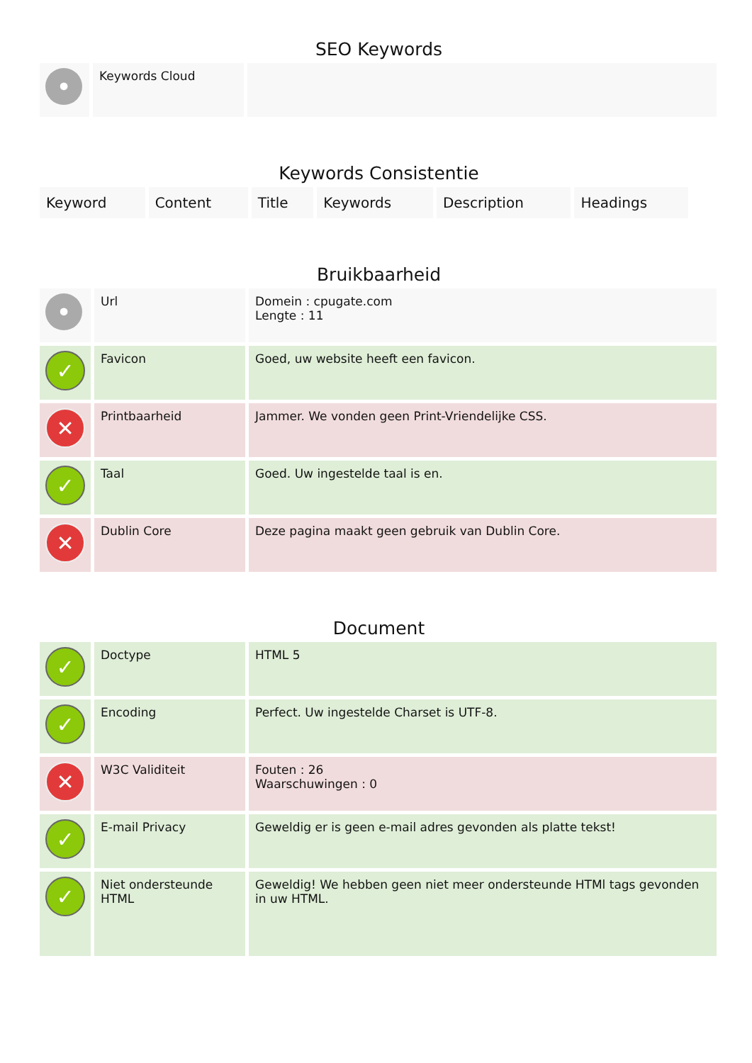SEO Keywords
| • | Keywords Cloud | |
Keywords Consistentie
| Keyword | Content | Title | Keywords | Description | Headings |
Bruikbaarheid
| • | Url | Domein : cpugate.com Lengte : 11 |
| ✓ | Favicon | Goed, uw website heeft een favicon. |
| ✕ | Printbaarheid | Jammer. We vonden geen Print-Vriendelijke CSS. |
| ✓ | Taal | Goed. Uw ingestelde taal is en. |
| ✕ | Dublin Core | Deze pagina maakt geen gebruik van Dublin Core. |
Document
| ✓ | Doctype | HTML 5 |
| ✓ | Encoding | Perfect. Uw ingestelde Charset is UTF-8. |
| ✕ | W3C Validiteit | Fouten : 26 Waarschuwingen : 0 |
| ✓ | E-mail Privacy | Geweldig er is geen e-mail adres gevonden als platte tekst! |
| ✓ | Niet ondersteunde HTML | Geweldig! We hebben geen niet meer ondersteunde HTMl tags gevonden in uw HTML. |